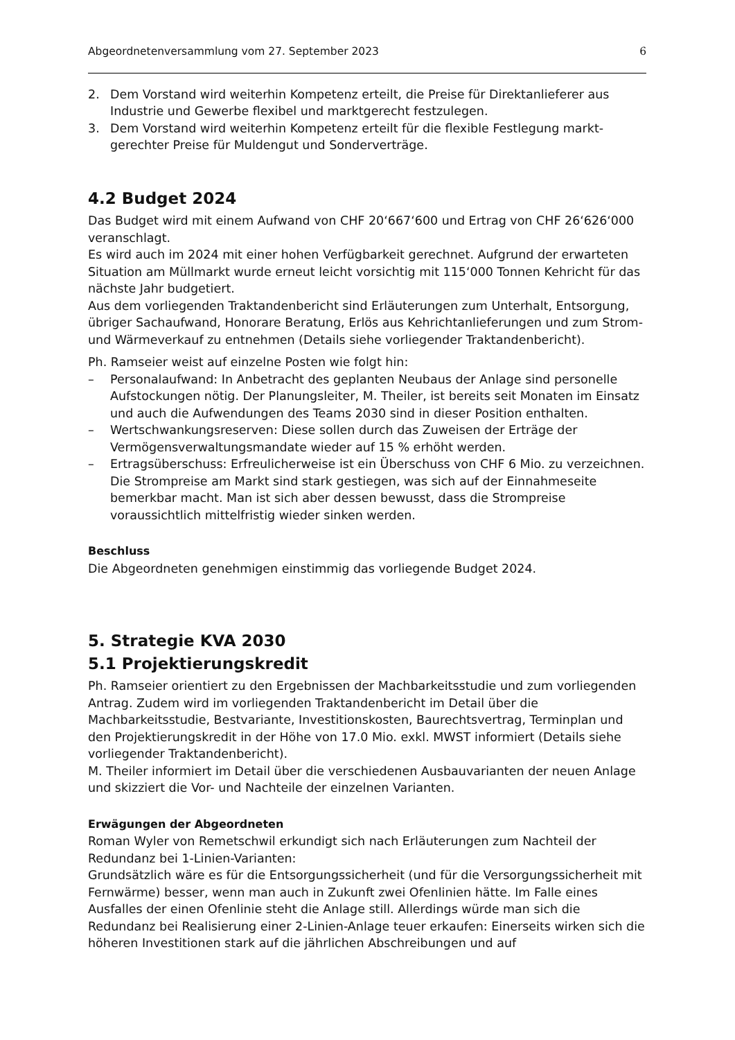Abgeordnetenversammlung vom 27. September 2023 6
2. Dem Vorstand wird weiterhin Kompetenz erteilt, die Preise für Direktanlieferer aus Industrie und Gewerbe flexibel und marktgerecht festzulegen.
3. Dem Vorstand wird weiterhin Kompetenz erteilt für die flexible Festlegung markt­gerechter Preise für Muldengut und Sonderverträge.
4.2 Budget 2024
Das Budget wird mit einem Aufwand von CHF 20‘667‘600 und Ertrag von CHF 26‘626‘000 veranschlagt.
Es wird auch im 2024 mit einer hohen Verfügbarkeit gerechnet. Aufgrund der erwarteten Situation am Müllmarkt wurde erneut leicht vorsichtig mit 115‘000 Tonnen Kehricht für das nächste Jahr budgetiert.
Aus dem vorliegenden Traktandenbericht sind Erläuterungen zum Unterhalt, Entsorgung, übriger Sachaufwand, Honorare Beratung, Erlös aus Kehrichtanlieferungen und zum Strom- und Wärmeverkauf zu entnehmen (Details siehe vorliegender Traktandenbericht).
Ph. Ramseier weist auf einzelne Posten wie folgt hin:
– Personalaufwand: In Anbetracht des geplanten Neubaus der Anlage sind personelle Aufstockungen nötig. Der Planungsleiter, M. Theiler, ist bereits seit Monaten im Einsatz und auch die Aufwendungen des Teams 2030 sind in dieser Position enthalten.
– Wertschwankungsreserven: Diese sollen durch das Zuweisen der Erträge der Vermögensverwaltungsmandate wieder auf 15 % erhöht werden.
– Ertragsüberschuss: Erfreulicherweise ist ein Überschuss von CHF 6 Mio. zu verzeichnen. Die Strompreise am Markt sind stark gestiegen, was sich auf der Einnahmeseite bemerkbar macht. Man ist sich aber dessen bewusst, dass die Strompreise voraussichtlich mittelfristig wieder sinken werden.
Beschluss
Die Abgeordneten genehmigen einstimmig das vorliegende Budget 2024.
5. Strategie KVA 2030
5.1 Projektierungskredit
Ph. Ramseier orientiert zu den Ergebnissen der Machbarkeitsstudie und zum vorliegenden Antrag. Zudem wird im vorliegenden Traktandenbericht im Detail über die Machbarkeitsstudie, Bestvariante, Investitionskosten, Baurechtsvertrag, Terminplan und den Projektierungskredit in der Höhe von 17.0 Mio. exkl. MWST informiert (Details siehe vorliegender Traktandenbericht).
M. Theiler informiert im Detail über die verschiedenen Ausbauvarianten der neuen Anlage und skizziert die Vor- und Nachteile der einzelnen Varianten.
Erwägungen der Abgeordneten
Roman Wyler von Remetschwil erkundigt sich nach Erläuterungen zum Nachteil der Redundanz bei 1-Linien-Varianten:
Grundsätzlich wäre es für die Entsorgungssicherheit (und für die Versorgungssicherheit mit Fernwärme) besser, wenn man auch in Zukunft zwei Ofenlinien hätte. Im Falle eines Ausfalles der einen Ofenlinie steht die Anlage still. Allerdings würde man sich die Redundanz bei Realisierung einer 2-Linien-Anlage teuer erkaufen: Einerseits wirken sich die höheren Investitionen stark auf die jährlichen Abschreibungen und auf